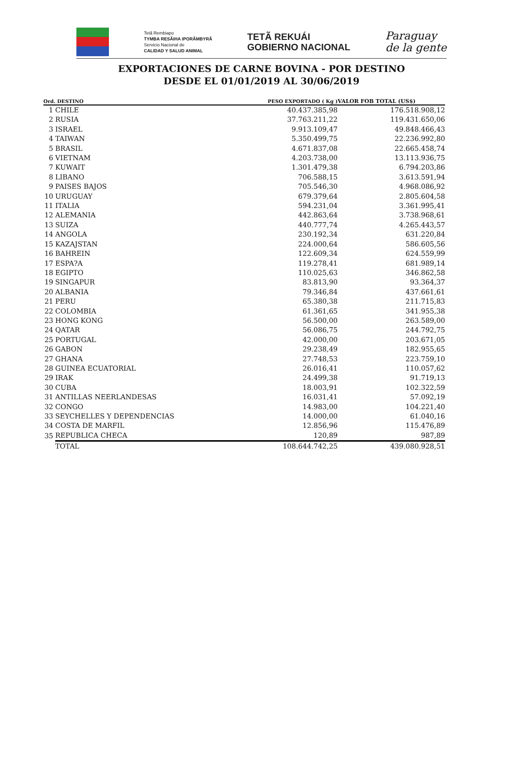Tetã Rembiapo
TYMBA RESÃIHA IPORÃMBYRÃ
Servicio Nacional de
CALIDAD Y SALUD ANIMAL
TETÃ REKUÁI
GOBIERNO NACIONAL
Paraguay
de la gente
EXPORTACIONES DE CARNE BOVINA - POR DESTINO
DESDE EL 01/01/2019 AL 30/06/2019
| Ord. DESTINO | | PESO EXPORTADO ( Kg ) | VALOR FOB TOTAL (US$) |
| --- | --- | --- | --- |
| 1 | CHILE | 40.437.385,98 | 176.518.908,12 |
| 2 | RUSIA | 37.763.211,22 | 119.431.650,06 |
| 3 | ISRAEL | 9.913.109,47 | 49.848.466,43 |
| 4 | TAIWAN | 5.350.499,75 | 22.236.992,80 |
| 5 | BRASIL | 4.671.837,08 | 22.665.458,74 |
| 6 | VIETNAM | 4.203.738,00 | 13.113.936,75 |
| 7 | KUWAIT | 1.301.479,38 | 6.794.203,86 |
| 8 | LIBANO | 706.588,15 | 3.613.591,94 |
| 9 | PAISES BAJOS | 705.546,30 | 4.968.086,92 |
| 10 | URUGUAY | 679.379,64 | 2.805.604,58 |
| 11 | ITALIA | 594.231,04 | 3.361.995,41 |
| 12 | ALEMANIA | 442.863,64 | 3.738.968,61 |
| 13 | SUIZA | 440.777,74 | 4.265.443,57 |
| 14 | ANGOLA | 230.192,34 | 631.220,84 |
| 15 | KAZAJSTAN | 224.000,64 | 586.605,56 |
| 16 | BAHREIN | 122.609,34 | 624.559,99 |
| 17 | ESPA?A | 119.278,41 | 681.989,14 |
| 18 | EGIPTO | 110.025,63 | 346.862,58 |
| 19 | SINGAPUR | 83.813,90 | 93.364,37 |
| 20 | ALBANIA | 79.346,84 | 437.661,61 |
| 21 | PERU | 65.380,38 | 211.715,83 |
| 22 | COLOMBIA | 61.361,65 | 341.955,38 |
| 23 | HONG KONG | 56.500,00 | 263.589,00 |
| 24 | QATAR | 56.086,75 | 244.792,75 |
| 25 | PORTUGAL | 42.000,00 | 203.671,05 |
| 26 | GABON | 29.238,49 | 182.955,65 |
| 27 | GHANA | 27.748,53 | 223.759,10 |
| 28 | GUINEA ECUATORIAL | 26.016,41 | 110.057,62 |
| 29 | IRAK | 24.499,38 | 91.719,13 |
| 30 | CUBA | 18.003,91 | 102.322,59 |
| 31 | ANTILLAS NEERLANDESAS | 16.031,41 | 57.092,19 |
| 32 | CONGO | 14.983,00 | 104.221,40 |
| 33 | SEYCHELLES Y DEPENDENCIAS | 14.000,00 | 61.040,16 |
| 34 | COSTA DE MARFIL | 12.856,96 | 115.476,89 |
| 35 | REPUBLICA CHECA | 120,89 | 987,89 |
| | TOTAL | 108.644.742,25 | 439.080.928,51 |